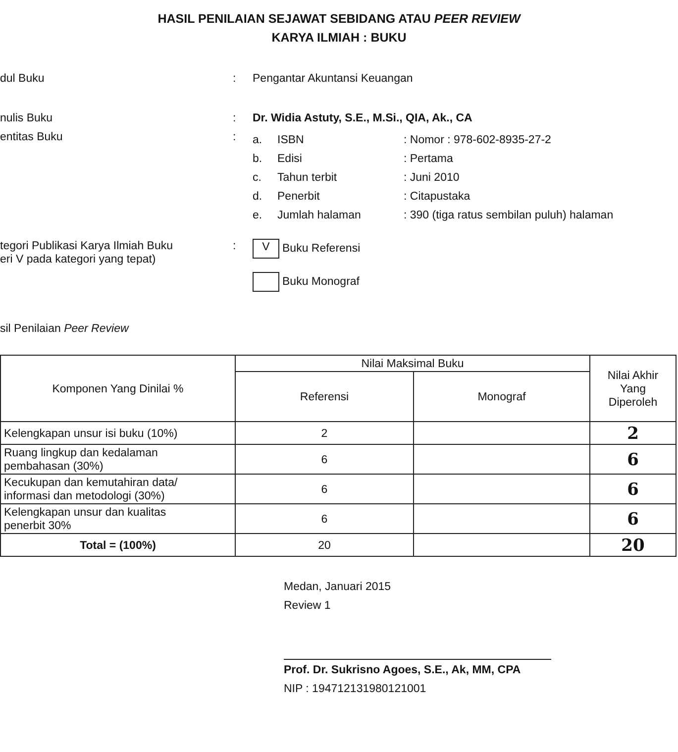HASIL PENILAIAN SEJAWAT SEBIDANG ATAU PEER REVIEW
KARYA ILMIAH : BUKU
dul Buku : Pengantar Akuntansi Keuangan
nulis Buku : Dr. Widia Astuty, S.E., M.Si., QIA, Ak., CA
entitas Buku :
a. ISBN: Nomor : 978-602-8935-27-2
b. Edisi: Pertama
c. Tahun terbit: Juni 2010
d. Penerbit: Citapustaka
e. Jumlah halaman: 390 (tiga ratus sembilan puluh) halaman
tegori Publikasi Karya Ilmiah Buku
eri V pada kategori yang tepat)
:
V Buku Referensi
Buku Monograf
sil Penilaian Peer Review
| Komponen Yang Dinilai % | Nilai Maksimal Buku | | Nilai Akhir Yang Diperoleh |
| --- | --- | --- | --- |
| | Referensi | Monograf | |
| Kelengkapan unsur isi buku (10%) | 2 | | 2 |
| Ruang lingkup dan kedalaman pembahasan (30%) | 6 | | 6 |
| Kecukupan dan kemutahiran data/ informasi dan metodologi (30%) | 6 | | 6 |
| Kelengkapan unsur dan kualitas penerbit 30% | 6 | | 6 |
| Total = (100%) | 20 | | 20 |
Medan, Januari 2015
Review 1
Prof. Dr. Sukrisno Agoes, S.E., Ak, MM, CPA
NIP : 194712131980121001